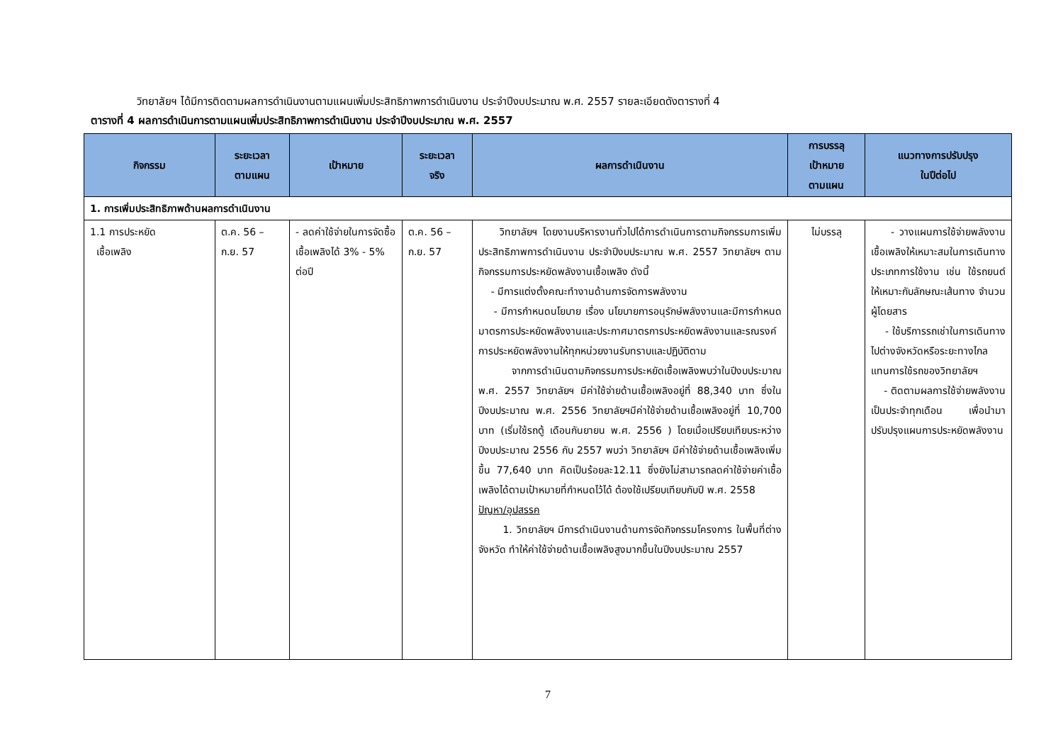วิทยาลัยฯ ได้มีการติดตามผลการดำเนินงานตามแผนเพิ่มประสิทธิภาพการดำเนินงาน ประจำปีงบประมาณ พ.ศ. 2557 รายละเอียดดังตารางที่ 4
ตารางที่ 4 ผลการดำเนินการตามแผนเพิ่มประสิทธิภาพการดำเนินงาน ประจำปีงบประมาณ พ.ศ. 2557
| กิจกรรม | ระยะเวลา ตามแผน | เป้าหมาย | ระยะเวลา จริง | ผลการดำเนินงาน | การบรรลุ เป้าหมาย ตามแผน | แนวทางการปรับปรุง ในปีต่อไป |
| --- | --- | --- | --- | --- | --- | --- |
| 1. การเพิ่มประสิทธิภาพด้านผลการดำเนินงาน | | | | | | |
| 1.1 การประหยัด เชื้อเพลิง | ต.ค. 56 – ก.ย. 57 | - ลดค่าใช้จ่ายในการจัดซื้อเชื้อเพลิงได้ 3% - 5% ต่อปี | ต.ค. 56 – ก.ย. 57 | วิทยาลัยฯ โดยงานบริหารงานทั่วไปได้การดำเนินการตามกิจกรรมการเพิ่มประสิทธิภาพการดำเนินงาน ประจำปีงบประมาณ พ.ศ. 2557 วิทยาลัยฯ ตามกิจกรรมการประหยัดพลังงานเชื้อเพลิง ดังนี้ - มีการแต่งตั้งคณะทำงานด้านการจัดการพลังงาน - มีการกำหนดนโยบาย เรื่อง นโยบายการอนุรักษ์พลังงานและมีการกำหนดมาตรการประหยัดพลังงานและประกาศมาตรการประหยัดพลังงานและรณรงค์การประหยัดพลังงานให้ทุกหน่วยงานรับทราบและปฏิบัติตาม จากการดำเนินตามกิจกรรมการประหยัดเชื้อเพลิงพบว่าในปีงบประมาณ พ.ศ. 2557 วิทยาลัยฯ มีค่าใช้จ่ายด้านเชื้อเพลิงอยู่ที่ 88,340 บาท ซึ่งในปีงบประมาณ พ.ศ. 2556 วิทยาลัยฯมีค่าใช้จ่ายด้านเชื้อเพลิงอยู่ที่ 10,700 บาท (เริ่มใช้รถตู้ เดือนกันยายน พ.ศ. 2556 ) โดยเมื่อเปรียบเทียบระหว่างปีงบประมาณ 2556 กับ 2557 พบว่า วิทยาลัยฯ มีค่าใช้จ่ายด้านเชื้อเพลิงเพิ่มขึ้น 77,640 บาท คิดเป็นร้อยละ12.11 ซึ่งยังไม่สามารถลดค่าใช้จ่ายค่าเชื้อเพลิงได้ตามเป้าหมายที่กำหนดไว้ได้ ต้องใช้เปรียบเทียบกับปี พ.ศ. 2558 ปัญหา/อุปสรรค 1. วิทยาลัยฯ มีการดำเนินงานด้านการจัดกิจกรรมโครงการ ในพื้นที่ต่างจังหวัด ทำให้ค่าใช้จ่ายด้านเชื้อเพลิงสูงมากขึ้นในปีงบประมาณ 2557 | ไม่บรรลุ | - วางแผนการใช้จ่ายพลังงานเชื้อเพลิงให้เหมาะสมในการเดินทาง ประเภทการใช้งาน เช่น ใช้รถยนต์ให้เหมาะกับลักษณะเส้นทาง จำนวนผู้โดยสาร - ใช้บริการรถเช่าในการเดินทางไปต่างจังหวัดหรือระยะทางไกล แทนการใช้รถของวิทยาลัยฯ - ติดตามผลการใช้จ่ายพลังงานเป็นประจำทุกเดือน เพื่อนำมาปรับปรุงแผนการประหยัดพลังงาน |
7